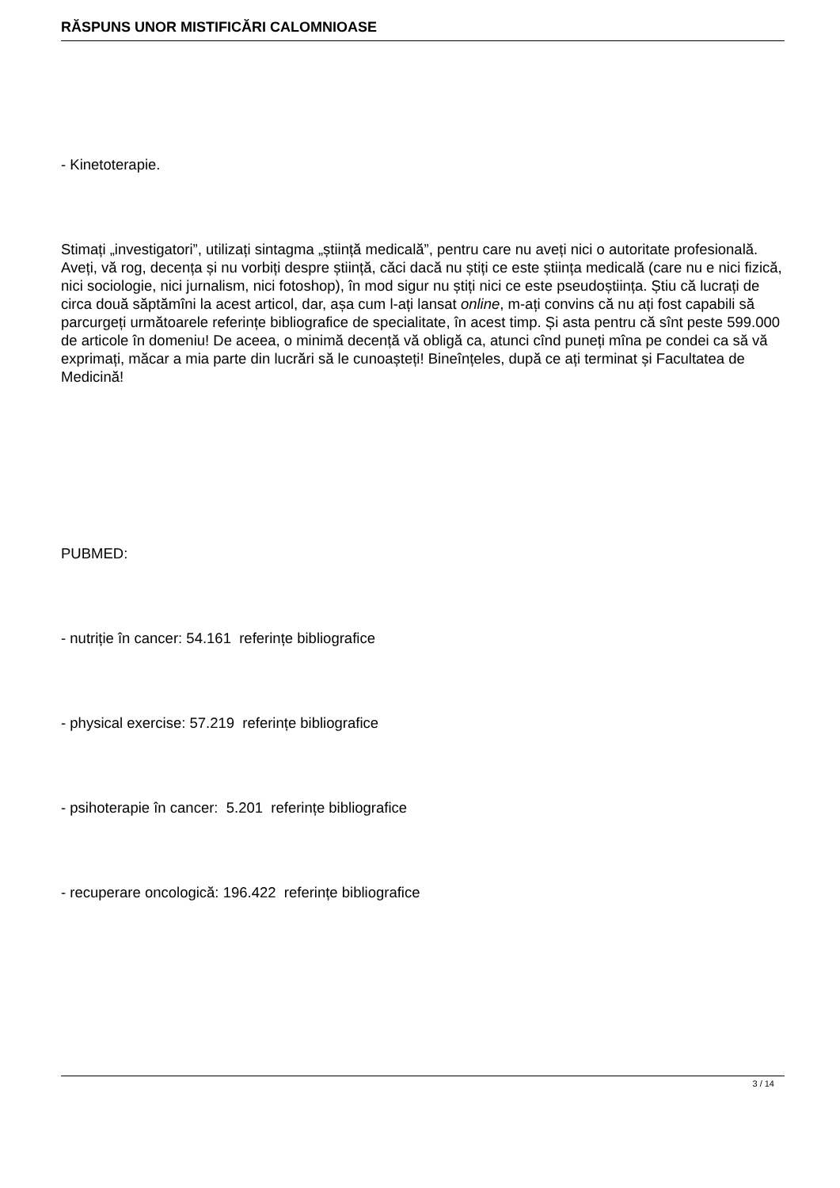RĂSPUNS UNOR MISTIFICĂRI CALOMNIOASE
- Kinetoterapie.
Stimați „investigatori”, utilizați sintagma „știință medicală”, pentru care nu aveți nici o autoritate profesională. Aveți, vă rog, decența și nu vorbiți despre știință, căci dacă nu știți ce este știința medicală (care nu e nici fizică, nici sociologie, nici jurnalism, nici fotoshop), în mod sigur nu știți nici ce este pseudoștiința. Știu că lucrați de circa două săptămîni la acest articol, dar, așa cum l-ați lansat online, m-ați convins că nu ați fost capabili să parcurgeți următoarele referințe bibliografice de specialitate, în acest timp. Și asta pentru că sînt peste 599.000 de articole în domeniu! De aceea, o minimă decență vă obligă ca, atunci cînd puneți mîna pe condei ca să vă exprimați, măcar a mia parte din lucrări să le cunoașteți! Bineînțeles, după ce ați terminat și Facultatea de Medicină!
PUBMED:
- nutriție în cancer: 54.161 referințe bibliografice
- physical exercise: 57.219 referințe bibliografice
- psihoterapie în cancer: 5.201 referințe bibliografice
- recuperare oncologică: 196.422 referințe bibliografice
3 / 14